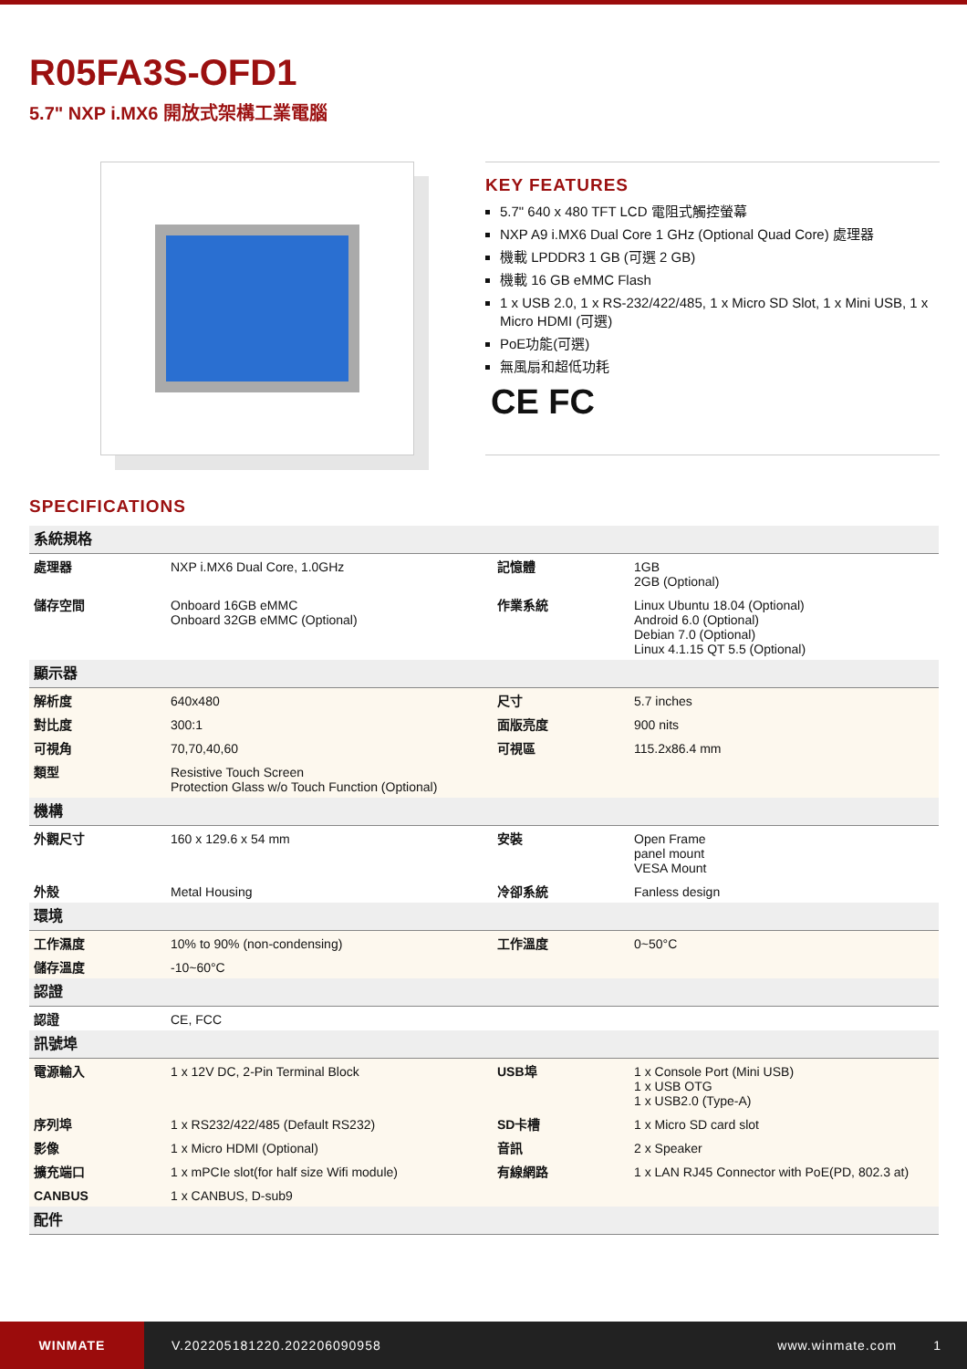R05FA3S-OFD1
5.7" NXP i.MX6 開放式架構工業電腦
KEY FEATURES
5.7" 640 x 480 TFT LCD 電阻式觸控螢幕
NXP A9 i.MX6 Dual Core 1 GHz (Optional Quad Core) 處理器
機載 LPDDR3 1 GB (可選 2 GB)
機載 16 GB eMMC Flash
1 x USB 2.0, 1 x RS-232/422/485, 1 x Micro SD Slot, 1 x Mini USB, 1 x Micro HDMI (可選)
PoE功能(可選)
無風扇和超低功耗
CE FC
SPECIFICATIONS
| 系統規格 | | | |
| 處理器 | NXP i.MX6 Dual Core, 1.0GHz | 記憶體 | 1GB 2GB (Optional) |
| 儲存空間 | Onboard 16GB eMMC Onboard 32GB eMMC (Optional) | 作業系統 | Linux Ubuntu 18.04 (Optional) Android 6.0 (Optional) Debian 7.0 (Optional) Linux 4.1.15 QT 5.5 (Optional) |
| 顯示器 | | | |
| 解析度 | 640x480 | 尺寸 | 5.7 inches |
| 對比度 | 300:1 | 面版亮度 | 900 nits |
| 可視角 | 70,70,40,60 | 可視區 | 115.2x86.4 mm |
| 類型 | Resistive Touch Screen Protection Glass w/o Touch Function (Optional) | | |
| 機構 | | | |
| 外觀尺寸 | 160 x 129.6 x 54 mm | 安裝 | Open Frame panel mount VESA Mount |
| 外殼 | Metal Housing | 冷卻系統 | Fanless design |
| 環境 | | | |
| 工作濕度 | 10% to 90% (non-condensing) | 工作溫度 | 0~50°C |
| 儲存溫度 | -10~60°C | | |
| 認證 | | | |
| 認證 | CE, FCC | | |
| 訊號埠 | | | |
| 電源輸入 | 1 x 12V DC, 2-Pin Terminal Block | USB埠 | 1 x Console Port (Mini USB) 1 x USB OTG 1 x USB2.0 (Type-A) |
| 序列埠 | 1 x RS232/422/485 (Default RS232) | SD卡槽 | 1 x Micro SD card slot |
| 影像 | 1 x Micro HDMI (Optional) | 音訊 | 2 x Speaker |
| 擴充端口 | 1 x mPCIe slot(for half size Wifi module) | 有線網路 | 1 x LAN RJ45 Connector with PoE(PD, 802.3 at) |
| CANBUS | 1 x CANBUS, D-sub9 | | |
| 配件 | | | |
WINMATE
V.202205181220.202206090958 www.winmate.com 1